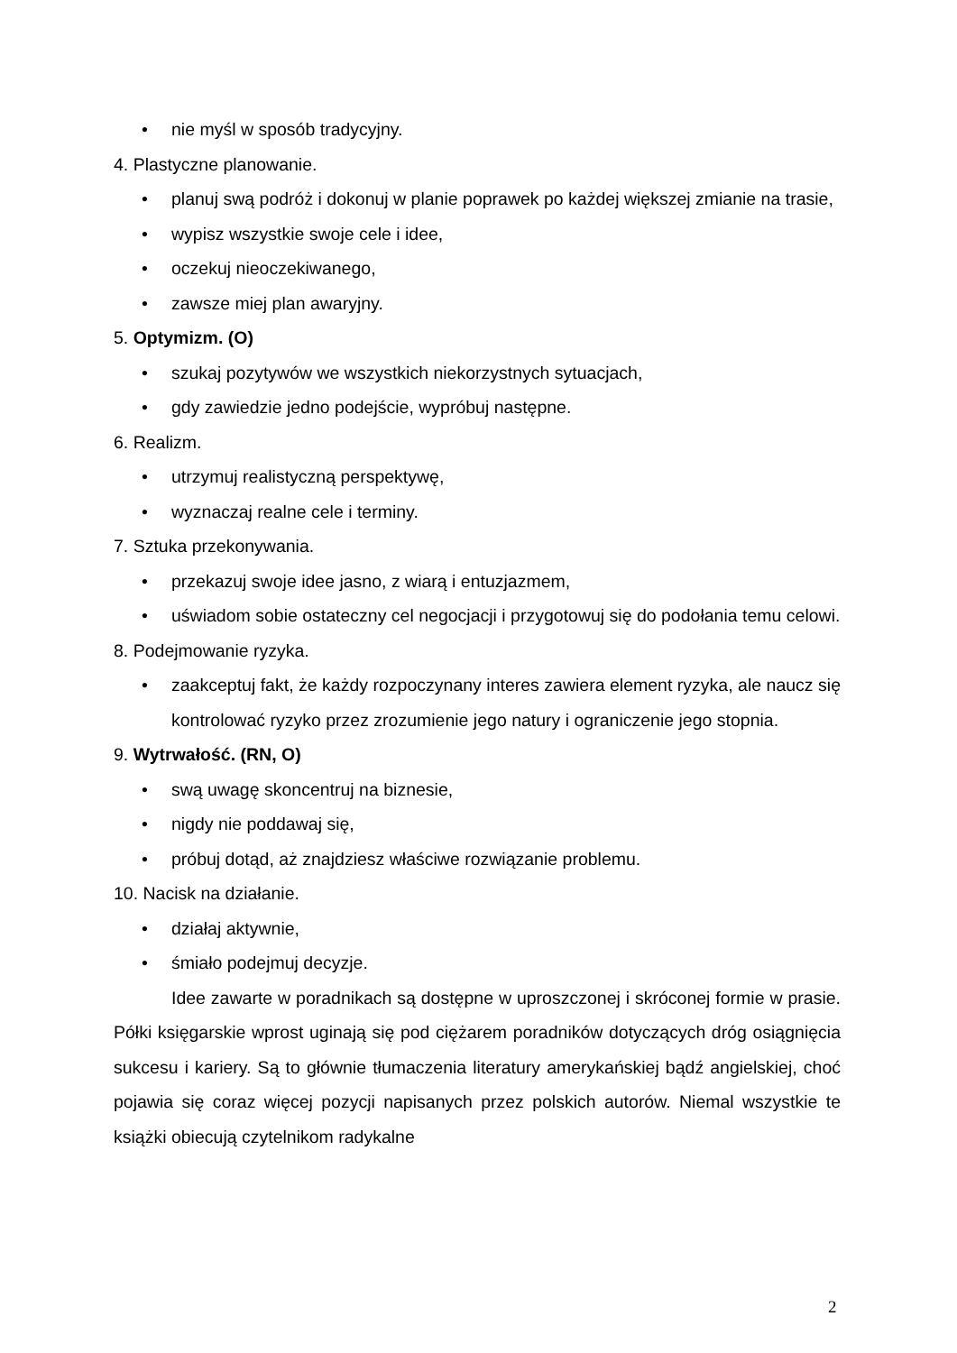• nie myśl w sposób tradycyjny.
4. Plastyczne planowanie.
• planuj swą podróż i dokonuj w planie poprawek po każdej większej zmianie na trasie,
• wypisz wszystkie swoje cele i idee,
• oczekuj nieoczekiwanego,
• zawsze miej plan awaryjny.
5. Optymizm. (O)
• szukaj pozytywów we wszystkich niekorzystnych sytuacjach,
• gdy zawiedzie jedno podejście, wypróbuj następne.
6. Realizm.
• utrzymuj realistyczną perspektywę,
• wyznaczaj realne cele i terminy.
7. Sztuka przekonywania.
• przekazuj swoje idee jasno, z wiarą i entuzjazmem,
• uświadom sobie ostateczny cel negocjacji i przygotowuj się do podołania temu celowi.
8. Podejmowanie ryzyka.
• zaakceptuj fakt, że każdy rozpoczynany interes zawiera element ryzyka, ale naucz się kontrolować ryzyko przez zrozumienie jego natury i ograniczenie jego stopnia.
9. Wytrwałość. (RN, O)
• swą uwagę skoncentruj na biznesie,
• nigdy nie poddawaj się,
• próbuj dotąd, aż znajdziesz właściwe rozwiązanie problemu.
10. Nacisk na działanie.
• działaj aktywnie,
• śmiało podejmuj decyzje.
Idee zawarte w poradnikach są dostępne w uproszczonej i skróconej formie w prasie. Półki księgarskie wprost uginają się pod ciężarem poradników dotyczących dróg osiągnięcia sukcesu i kariery. Są to głównie tłumaczenia literatury amerykańskiej bądź angielskiej, choć pojawia się coraz więcej pozycji napisanych przez polskich autorów. Niemal wszystkie te książki obiecują czytelnikom radykalne
2